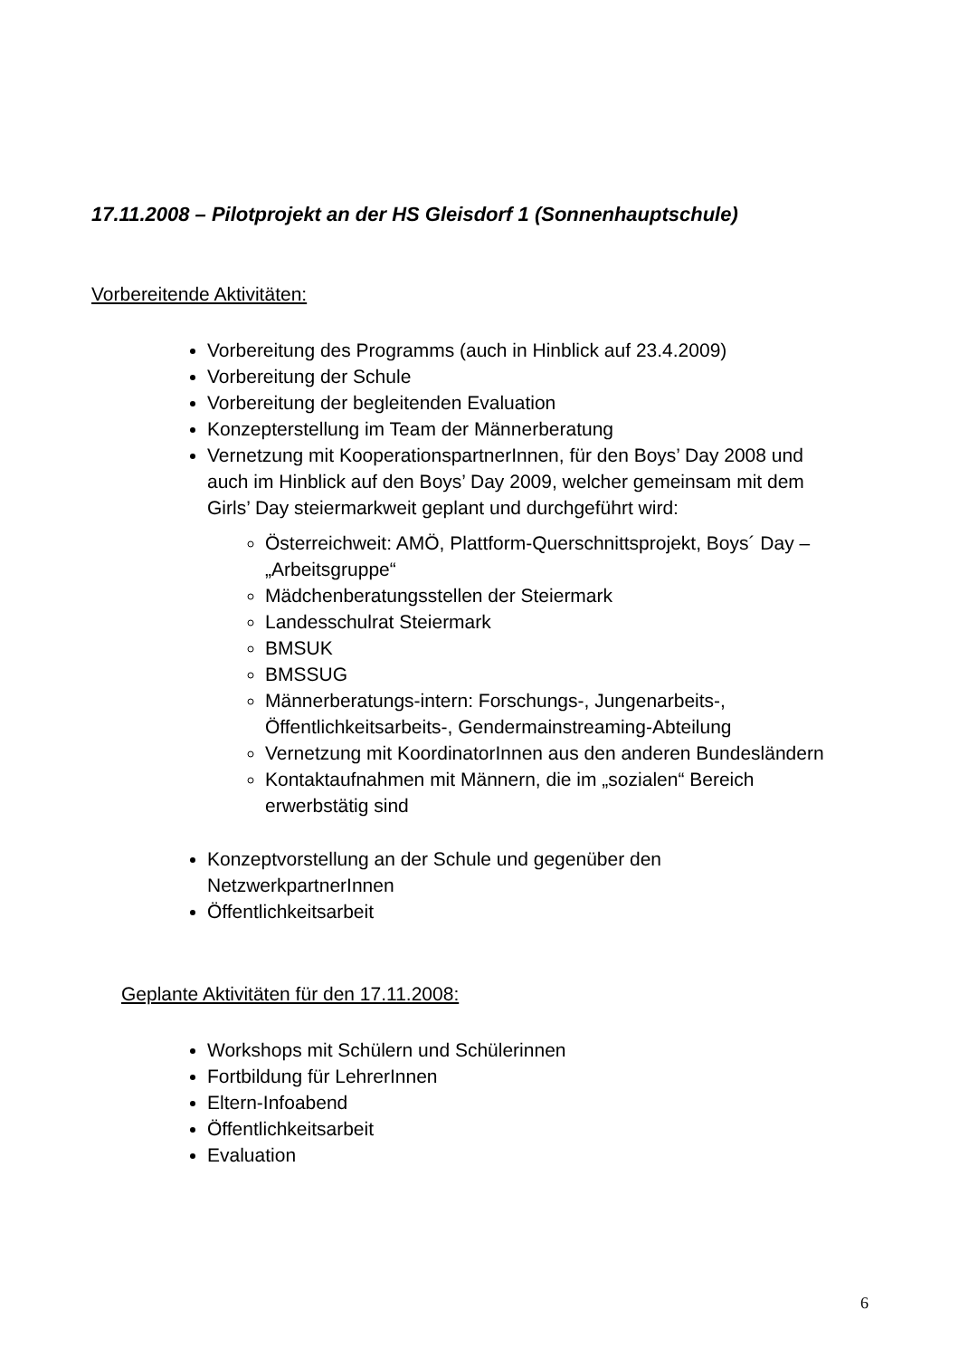17.11.2008 – Pilotprojekt an der HS Gleisdorf 1 (Sonnenhauptschule)
Vorbereitende Aktivitäten:
Vorbereitung des Programms (auch in Hinblick auf 23.4.2009)
Vorbereitung der Schule
Vorbereitung der begleitenden Evaluation
Konzepterstellung im Team der Männerberatung
Vernetzung mit KooperationspartnerInnen, für den Boys’ Day 2008 und auch im Hinblick auf den Boys’ Day 2009, welcher gemeinsam mit dem Girls’ Day steiermarkweit geplant und durchgeführt wird:
Österreichweit: AMÖ, Plattform-Querschnittsprojekt, Boys´ Day – „Arbeitsgruppe“
Mädchenberatungsstellen der Steiermark
Landesschulrat Steiermark
BMSUK
BMSSUG
Männerberatungs-intern: Forschungs-, Jungenarbeits-, Öffentlichkeitsarbeits-, Gendermainstreaming-Abteilung
Vernetzung mit KoordinatorInnen aus den anderen Bundesländern
Kontaktaufnahmen mit Männern, die im „sozialen“ Bereich erwerbstätig sind
Konzeptvorstellung an der Schule und gegenüber den NetzwerkpartnerInnen
Öffentlichkeitsarbeit
Geplante Aktivitäten für den 17.11.2008:
Workshops mit Schülern und Schülerinnen
Fortbildung für LehrerInnen
Eltern-Infoabend
Öffentlichkeitsarbeit
Evaluation
6